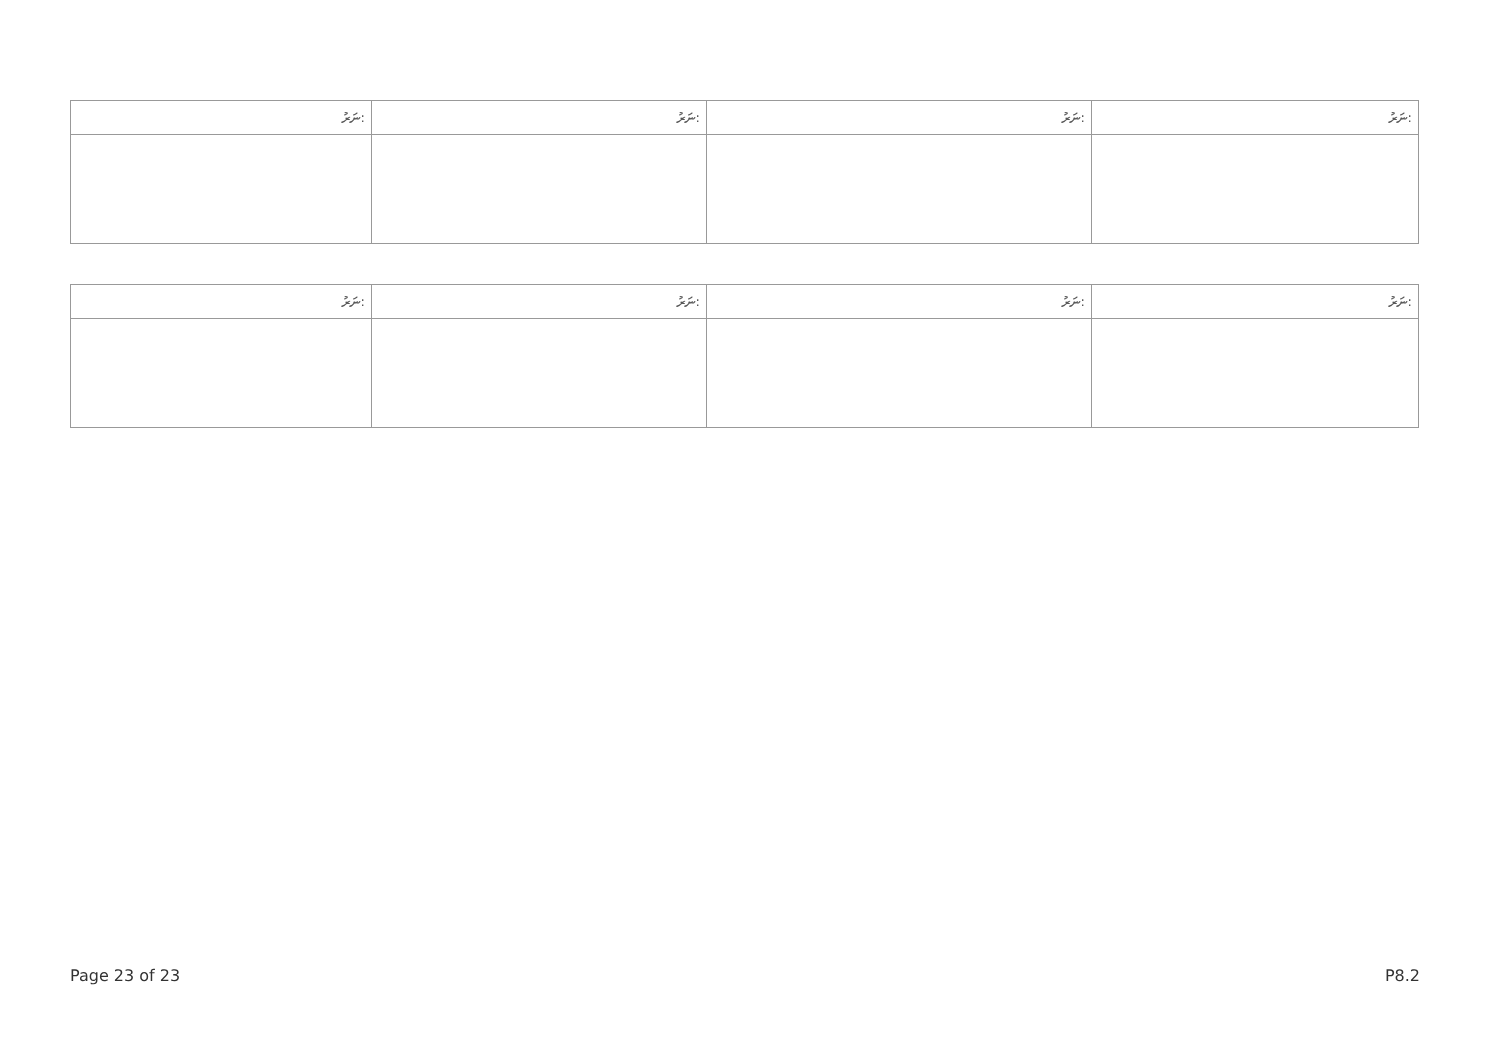| ނަރު: | ނަރު: | ނަރު: | ނަރު: |
| --- | --- | --- | --- |
| ނަރު: | ނަރު: | ނަރު: | ނަރު: |
| --- | --- | --- | --- |
Page 23 of 23 P8.2